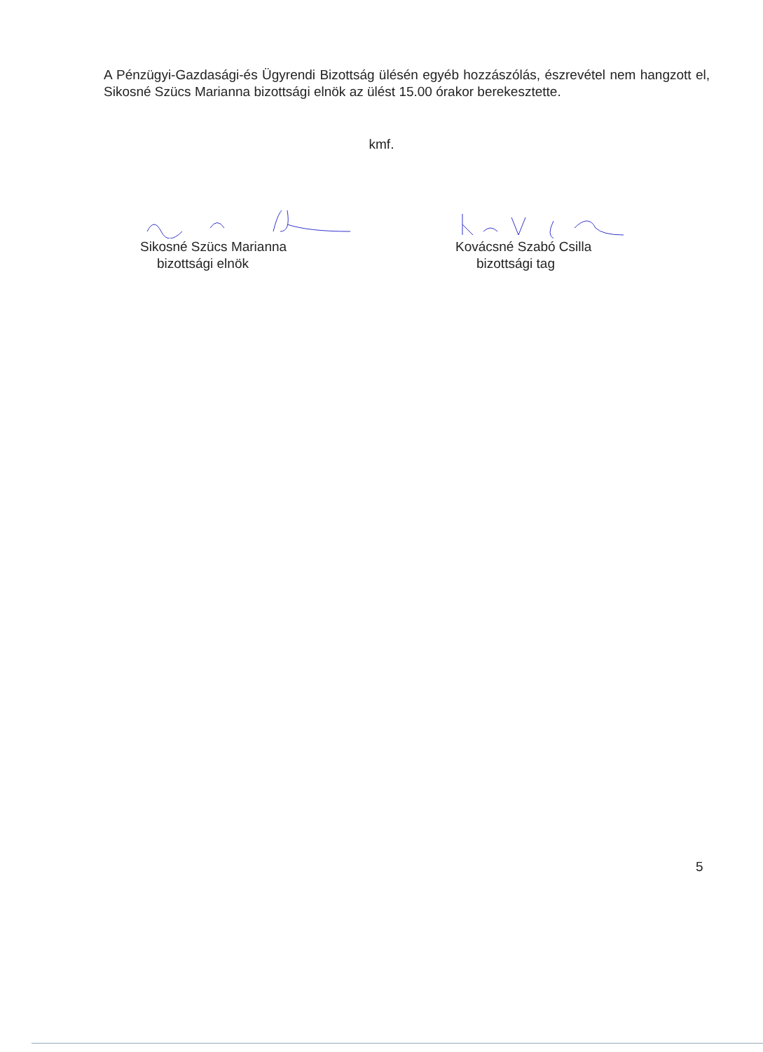A Pénzügyi-Gazdasági-és Ügyrendi Bizottság ülésén egyéb hozzászólás, észrevétel nem hangzott el, Sikosné Szücs Marianna bizottsági elnök az ülést 15.00 órakor berekesztette.
kmf.
Sikosné Szücs Marianna
bizottsági elnök
Kovácsné Szabó Csilla
bizottsági tag
5